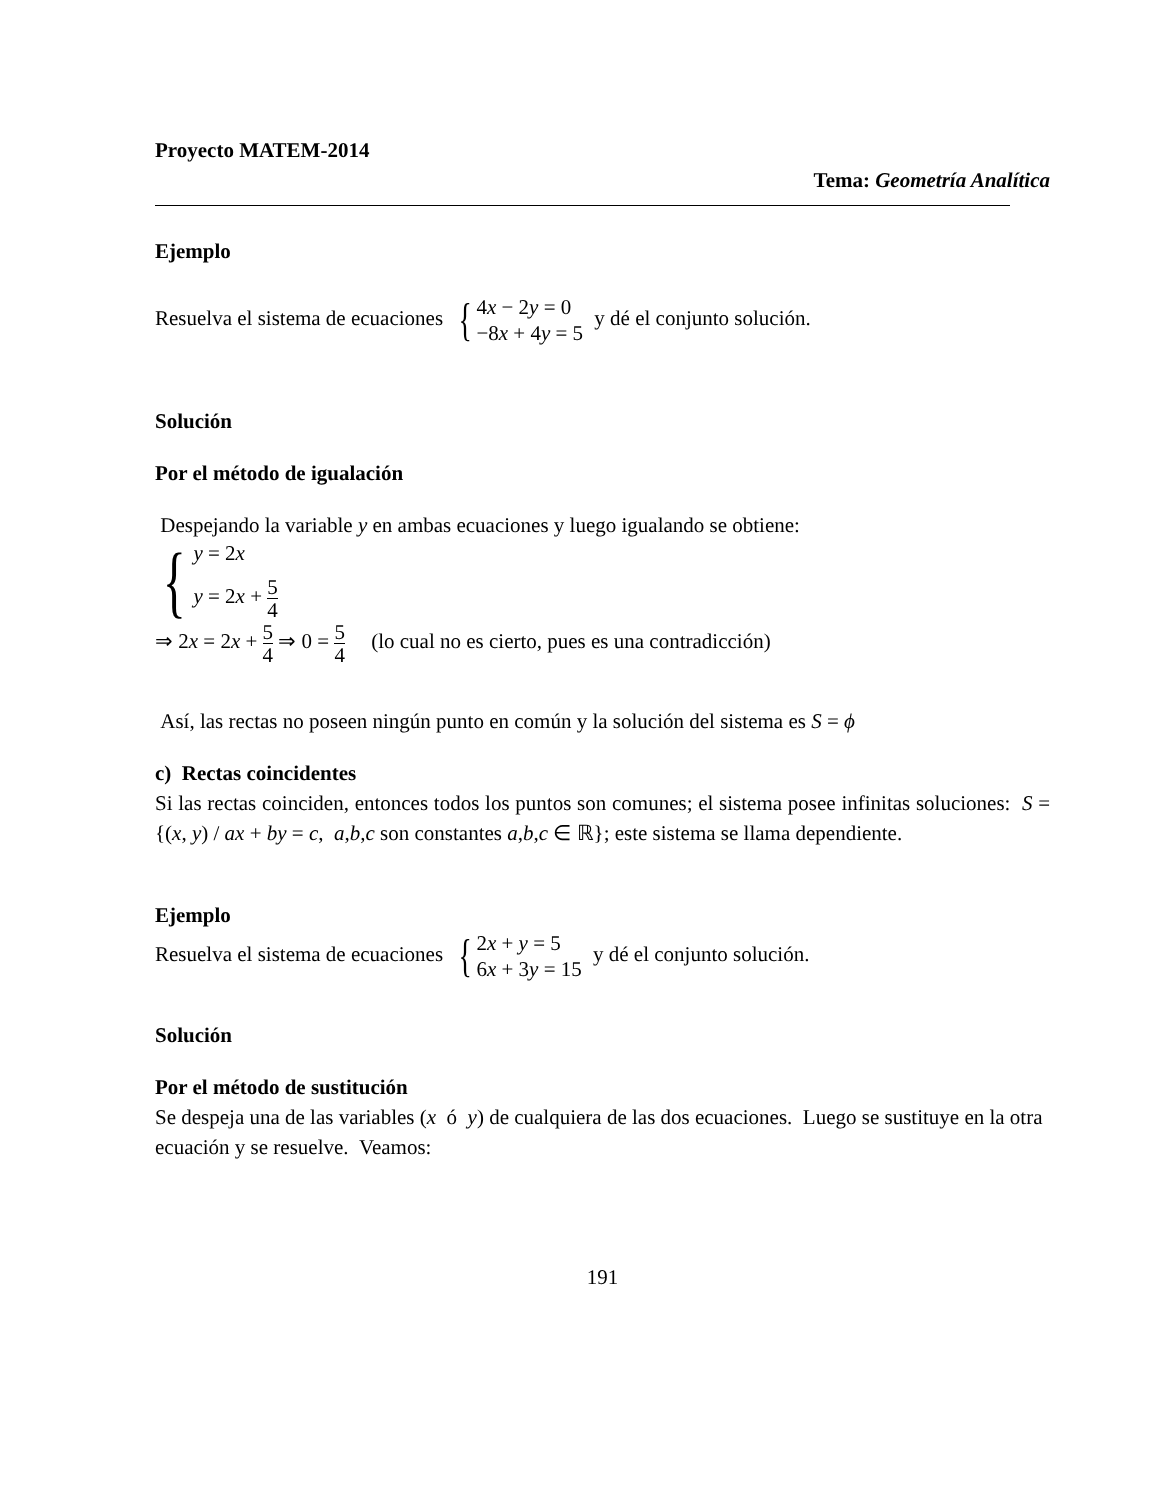Proyecto MATEM-2014
Tema: Geometría Analítica
Ejemplo
Resuelva el sistema de ecuaciones { 4x − 2y = 0
−8x + 4y = 5 y dé el conjunto solución.
Solución
Por el método de igualación
Despejando la variable y en ambas ecuaciones y luego igualando se obtiene:
{ y = 2x
y = 2x + 5 4
⇒ 2x = 2x + 5 4 ⇒ 0 = 5 4 (lo cual no es cierto, pues es una contradicción)
Así, las rectas no poseen ningún punto en común y la solución del sistema es S = ϕ
c) Rectas coincidentes
Si las rectas coinciden, entonces todos los puntos son comunes; el sistema posee infinitas soluciones: S = {(x, y) / ax + by = c, a,b,c son constantes a,b,c ∈ ℝ}; este sistema se llama dependiente.
Ejemplo
Resuelva el sistema de ecuaciones { 2x + y = 5
6x + 3y = 15 y dé el conjunto solución.
Solución
Por el método de sustitución
Se despeja una de las variables (x ó y) de cualquiera de las dos ecuaciones. Luego se sustituye en la otra ecuación y se resuelve. Veamos:
191